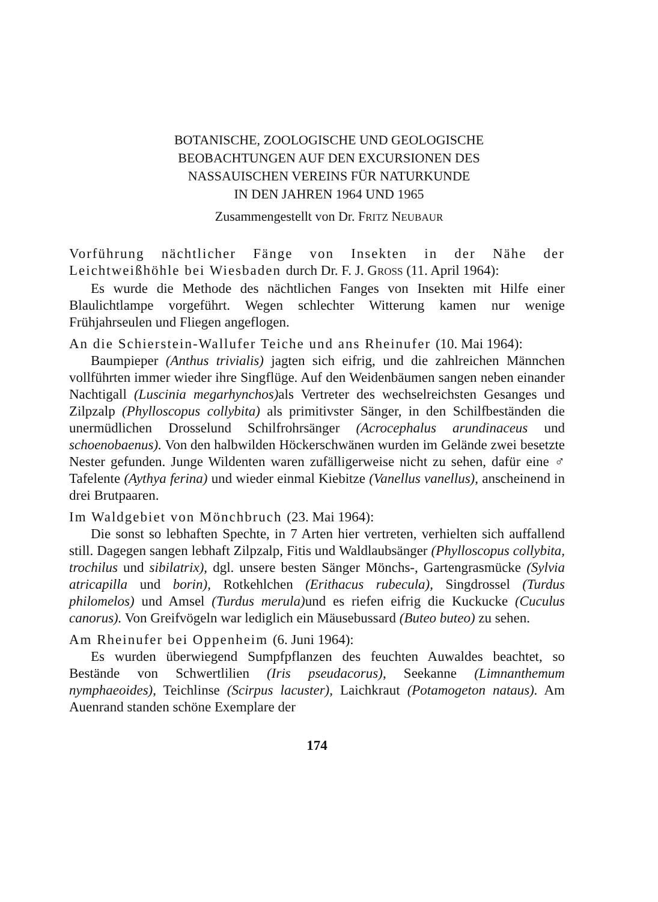BOTANISCHE, ZOOLOGISCHE UND GEOLOGISCHE
BEOBACHTUNGEN AUF DEN EXCURSIONEN DES
NASSAUISCHEN VEREINS FÜR NATURKUNDE
IN DEN JAHREN 1964 UND 1965
Zusammengestellt von Dr. FRITZ NEUBAUR
Vorführung nächtlicher Fänge von Insekten in der Nähe der Leichtweißhöhle bei Wiesbaden durch Dr. F. J. GROSS (11. April 1964):
Es wurde die Methode des nächtlichen Fanges von Insekten mit Hilfe einer Blaulichtlampe vorgeführt. Wegen schlechter Witterung kamen nur wenige Frühjahrseulen und Fliegen angeflogen.
An die Schierstein-Wallufer Teiche und ans Rheinufer (10. Mai 1964):
Baumpieper (Anthus trivialis) jagten sich eifrig, und die zahlreichen Männchen vollführten immer wieder ihre Singflüge. Auf den Weidenbäumen sangen neben einander Nachtigall (Luscinia megarhynchos) als Vertreter des wechselreichsten Gesanges und Zilpzalp (Phylloscopus collybita) als primitivster Sänger, in den Schilfbeständen die unermüdlichen Drosselund Schilfrohrsänger (Acrocephalus arundinaceus und schoenobaenus). Von den halbwilden Höckerschwänen wurden im Gelände zwei besetzte Nester gefunden. Junge Wildenten waren zufälligerweise nicht zu sehen, dafür eine ♂ Tafelente (Aythya ferina) und wieder einmal Kiebitze (Vanellus vanellus), anscheinend in drei Brutpaaren.
Im Waldgebiet von Mönchbruch (23. Mai 1964):
Die sonst so lebhaften Spechte, in 7 Arten hier vertreten, verhielten sich auffallend still. Dagegen sangen lebhaft Zilpzalp, Fitis und Waldlaubsänger (Phylloscopus collybita, trochilus und sibilatrix), dgl. unsere besten Sänger Mönchs-, Gartengrasmücke (Sylvia atricapilla und borin), Rotkehlchen (Erithacus rubecula), Singdrossel (Turdus philomelos) und Amsel (Turdus merula) und es riefen eifrig die Kuckucke (Cuculus canorus). Von Greifvögeln war lediglich ein Mäusebussard (Buteo buteo) zu sehen.
Am Rheinufer bei Oppenheim (6. Juni 1964):
Es wurden überwiegend Sumpfpflanzen des feuchten Auwaldes beachtet, so Bestände von Schwertlilien (Iris pseudacorus), Seekanne (Limnanthemum nymphaeoides), Teichlinse (Scirpus lacuster), Laichkraut (Potamogeton nataus). Am Auenrand standen schöne Exemplare der
174